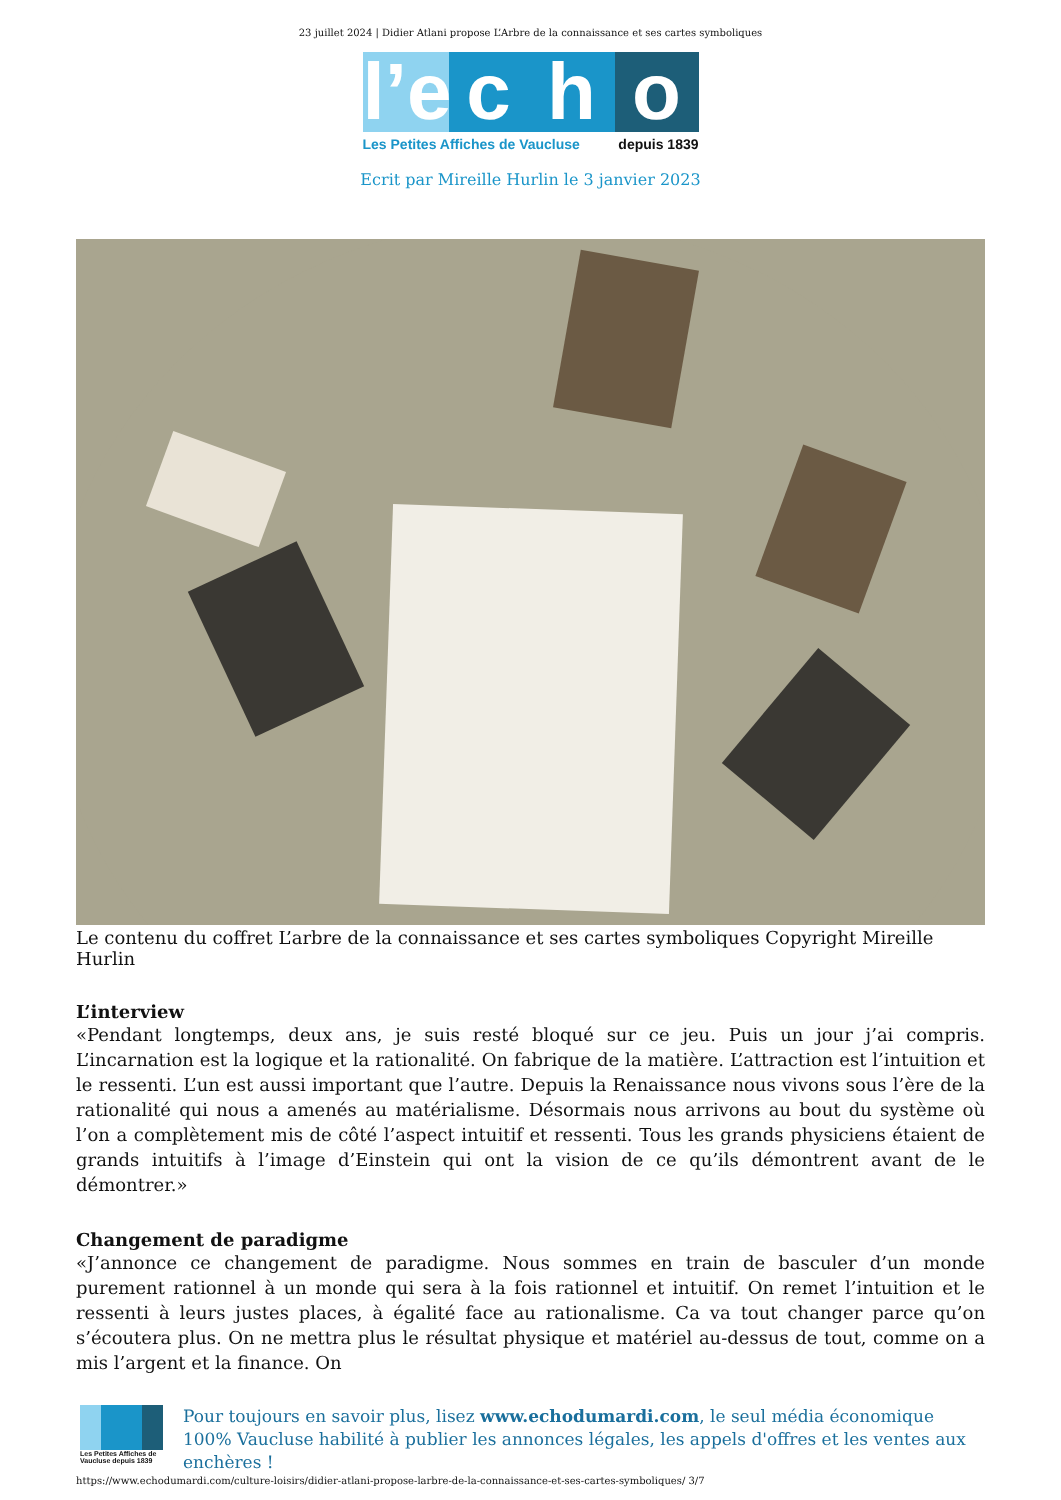23 juillet 2024 | Didier Atlani propose L’Arbre de la connaissance et ses cartes symboliques
l’e
c
h
o
Les Petites Affiches de Vaucluse depuis 1839
Ecrit par Mireille Hurlin le 3 janvier 2023
Le contenu du coffret L’arbre de la connaissance et ses cartes symboliques Copyright Mireille Hurlin
L’interview
«Pendant longtemps, deux ans, je suis resté bloqué sur ce jeu. Puis un jour j’ai compris. L’incarnation est la logique et la rationalité. On fabrique de la matière. L’attraction est l’intuition et le ressenti. L’un est aussi important que l’autre. Depuis la Renaissance nous vivons sous l’ère de la rationalité qui nous a amenés au matérialisme. Désormais nous arrivons au bout du système où l’on a complètement mis de côté l’aspect intuitif et ressenti. Tous les grands physiciens étaient de grands intuitifs à l’image d’Einstein qui ont la vision de ce qu’ils démontrent avant de le démontrer.»
Changement de paradigme
«J’annonce ce changement de paradigme. Nous sommes en train de basculer d’un monde purement rationnel à un monde qui sera à la fois rationnel et intuitif. On remet l’intuition et le ressenti à leurs justes places, à égalité face au rationalisme. Ca va tout changer parce qu’on s’écoutera plus. On ne mettra plus le résultat physique et matériel au-dessus de tout, comme on a mis l’argent et la finance. On
Les Petites Affiches de Vaucluse depuis 1839
Pour toujours en savoir plus, lisez www.echodumardi.com, le seul média économique 100% Vaucluse habilité à publier les annonces légales, les appels d'offres et les ventes aux enchères !
https://www.echodumardi.com/culture-loisirs/didier-atlani-propose-larbre-de-la-connaissance-et-ses-cartes-symboliques/ 3/7